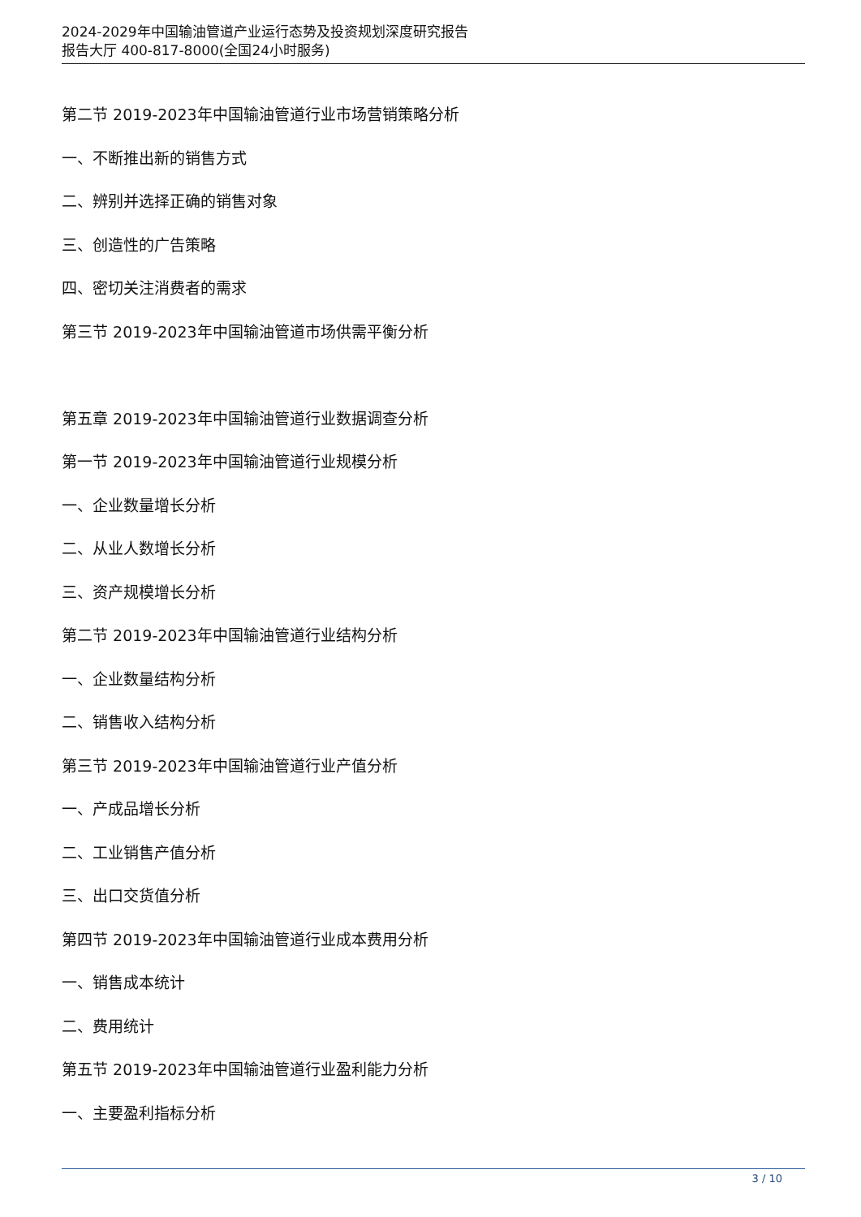2024-2029年中国输油管道产业运行态势及投资规划深度研究报告
报告大厅 400-817-8000(全国24小时服务)
第二节 2019-2023年中国输油管道行业市场营销策略分析
一、不断推出新的销售方式
二、辨别并选择正确的销售对象
三、创造性的广告策略
四、密切关注消费者的需求
第三节 2019-2023年中国输油管道市场供需平衡分析
第五章 2019-2023年中国输油管道行业数据调查分析
第一节 2019-2023年中国输油管道行业规模分析
一、企业数量增长分析
二、从业人数增长分析
三、资产规模增长分析
第二节 2019-2023年中国输油管道行业结构分析
一、企业数量结构分析
二、销售收入结构分析
第三节 2019-2023年中国输油管道行业产值分析
一、产成品增长分析
二、工业销售产值分析
三、出口交货值分析
第四节 2019-2023年中国输油管道行业成本费用分析
一、销售成本统计
二、费用统计
第五节 2019-2023年中国输油管道行业盈利能力分析
一、主要盈利指标分析
3 / 10